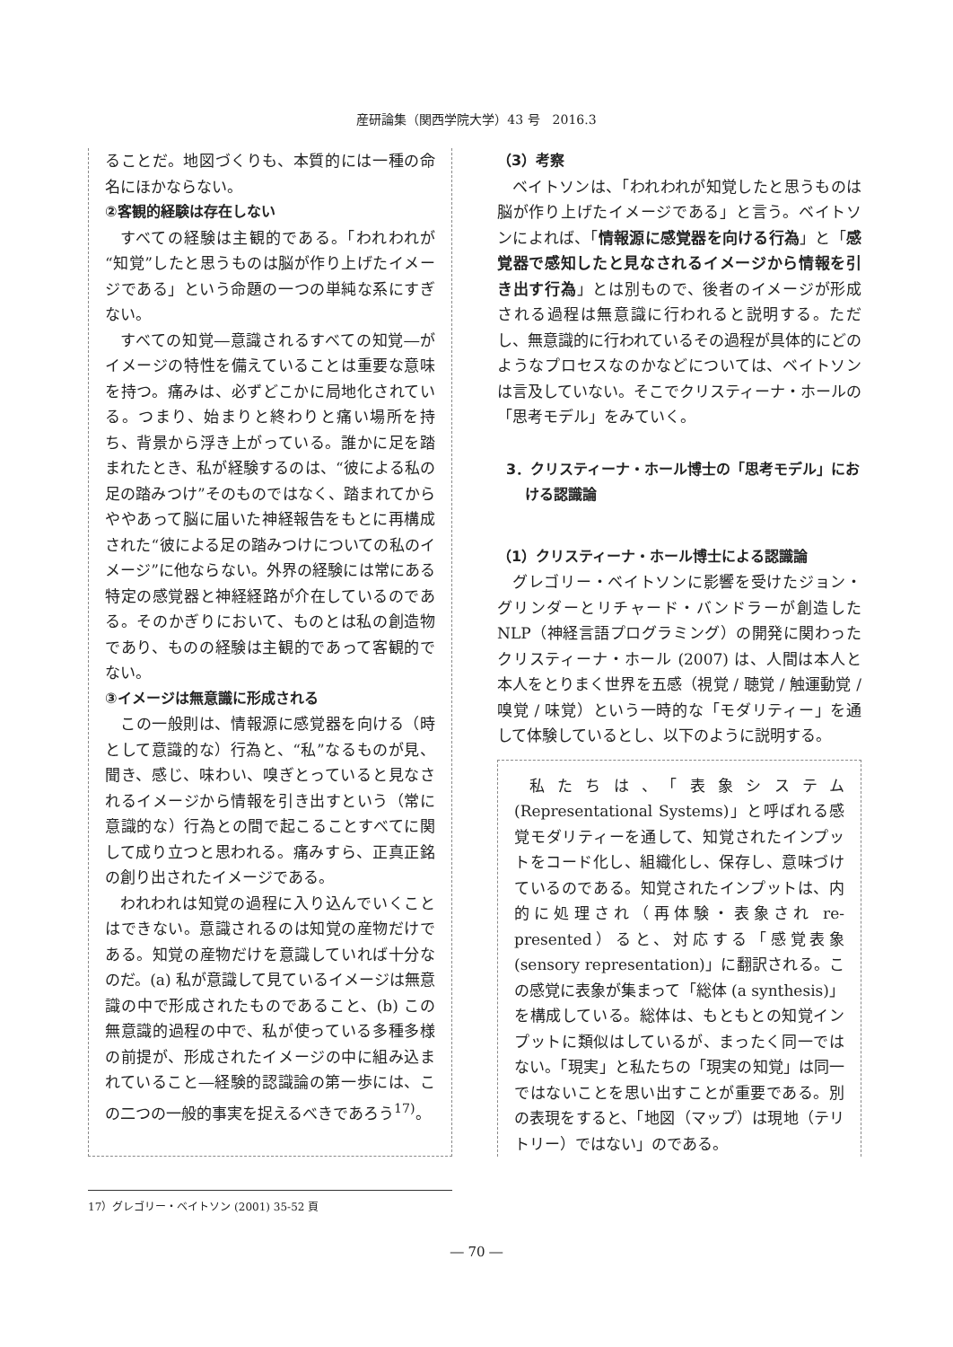産研論集（関西学院大学）43 号　2016.3
ることだ。地図づくりも、本質的には一種の命名にほかならない。
②客観的経験は存在しない
すべての経験は主観的である。「われわれが“知覚”したと思うものは脳が作り上げたイメージである」という命題の一つの単純な系にすぎない。
すべての知覚―意識されるすべての知覚―がイメージの特性を備えていることは重要な意味を持つ。痛みは、必ずどこかに局地化されている。つまり、始まりと終わりと痛い場所を持ち、背景から浮き上がっている。誰かに足を踏まれたとき、私が経験するのは、“彼による私の足の踏みつけ”そのものではなく、踏まれてからややあって脳に届いた神経報告をもとに再構成された“彼による足の踏みつけについての私のイメージ”に他ならない。外界の経験には常にある特定の感覚器と神経経路が介在しているのである。そのかぎりにおいて、ものとは私の創造物であり、ものの経験は主観的であって客観的でない。
③イメージは無意識に形成される
この一般則は、情報源に感覚器を向ける（時として意識的な）行為と、“私”なるものが見、聞き、感じ、味わい、嗅ぎとっていると見なされるイメージから情報を引き出すという（常に意識的な）行為との間で起こることすべてに関して成り立つと思われる。痛みすら、正真正銘の創り出されたイメージである。
われわれは知覚の過程に入り込んでいくことはできない。意識されるのは知覚の産物だけである。知覚の産物だけを意識していれば十分なのだ。(a) 私が意識して見ているイメージは無意識の中で形成されたものであること、(b) この無意識的過程の中で、私が使っている多種多様の前提が、形成されたイメージの中に組み込まれていること―経験的認識論の第一歩には、この二つの一般的事実を捉えるべきであろう<sup>17)</sup>。
（3）考察
ベイトソンは、「われわれが知覚したと思うものは脳が作り上げたイメージである」と言う。ベイトソンによれば、「情報源に感覚器を向ける行為」と「感覚器で感知したと見なされるイメージから情報を引き出す行為」とは別もので、後者のイメージが形成される過程は無意識に行われると説明する。ただし、無意識的に行われているその過程が具体的にどのようなプロセスなのかなどについては、ベイトソンは言及していない。そこでクリスティーナ・ホールの「思考モデル」をみていく。
3．クリスティーナ・ホール博士の「思考モデル」における認識論
（1）クリスティーナ・ホール博士による認識論
グレゴリー・ベイトソンに影響を受けたジョン・グリンダーとリチャード・バンドラーが創造したNLP（神経言語プログラミング）の開発に関わったクリスティーナ・ホール (2007) は、人間は本人と本人をとりまく世界を五感（視覚 / 聴覚 / 触運動覚 / 嗅覚 / 味覚）という一時的な「モダリティー」を通して体験しているとし、以下のように説明する。
私たちは、「表象システム (Representational Systems)」と呼ばれる感覚モダリティーを通して、知覚されたインプットをコード化し、組織化し、保存し、意味づけているのである。知覚されたインプットは、内的に処理され（再体験・表象され re-presented）ると、対応する「感覚表象 (sensory representation)」に翻訳される。この感覚に表象が集まって「総体 (a synthesis)」を構成している。総体は、もともとの知覚インプットに類似はしているが、まったく同一ではない。「現実」と私たちの「現実の知覚」は同一ではないことを思い出すことが重要である。別の表現をすると、「地図（マップ）は現地（テリトリー）ではない」のである。
17）グレゴリー・ベイトソン (2001) 35-52 頁
― 70 ―